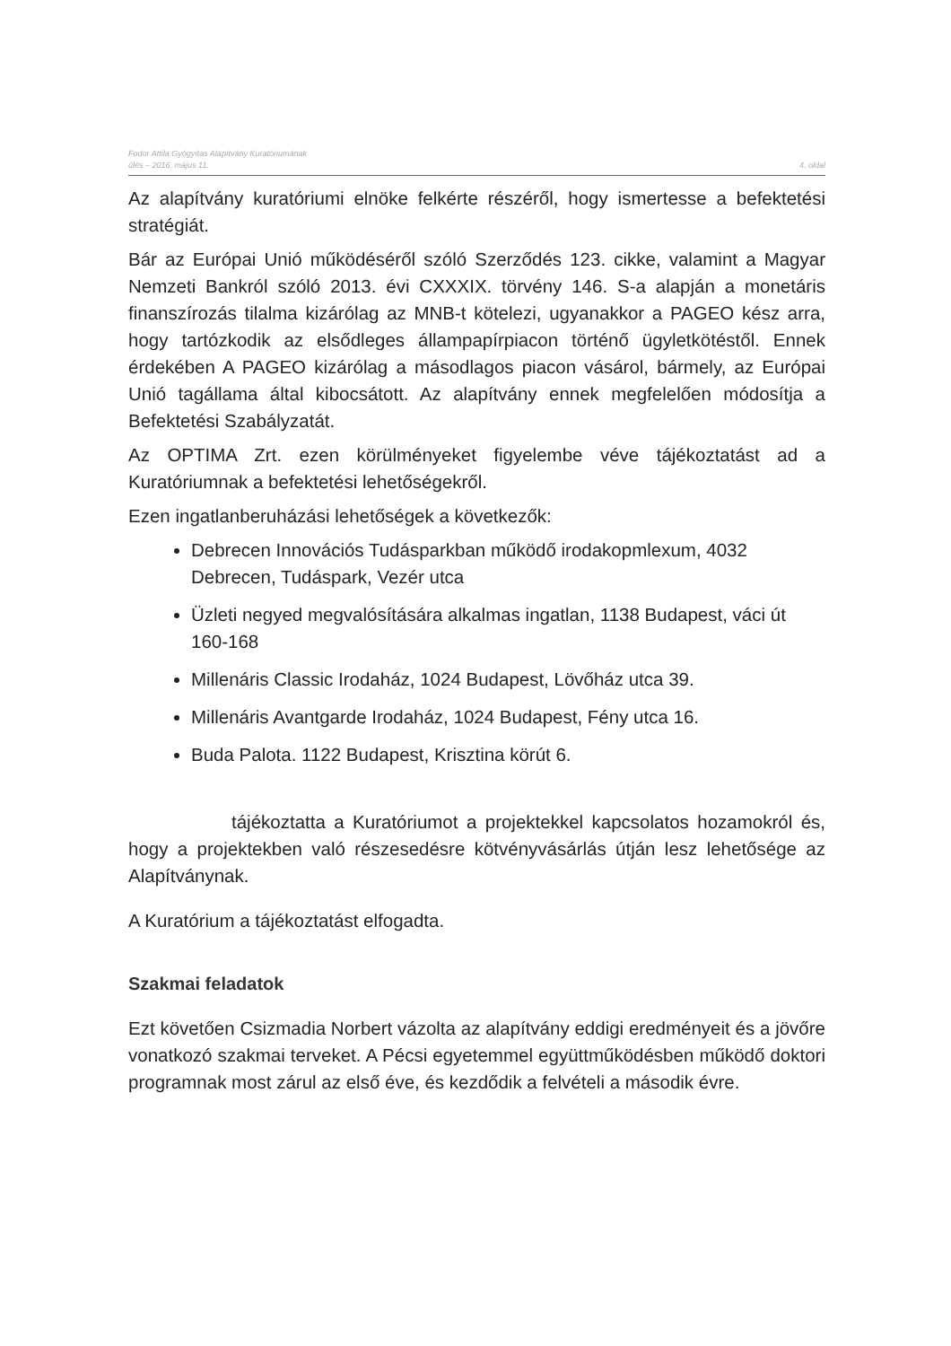Fodor Attila Gyógyítás Alapítvány Kuratóriumának
ülés – 2016. május 11.
4. oldal
Az alapítvány kuratóriumi elnöke felkérte részéről, hogy ismertesse a befektetési stratégiát.
Bár az Európai Unió működéséről szóló Szerződés 123. cikke, valamint a Magyar Nemzeti Bankról szóló 2013. évi CXXXIX. törvény 146. S-a alapján a monetáris finanszírozás tilalma kizárólag az MNB-t kötelezi, ugyanakkor a PAGEO kész arra, hogy tartózkodik az elsődleges állampapírpiacon történő ügyletkötéstől. Ennek érdekében A PAGEO kizárólag a másodlagos piacon vásárol, bármely, az Európai Unió tagállama által kibocsátott. Az alapítvány ennek megfelelően módosítja a Befektetési Szabályzatát.
Az OPTIMA Zrt. ezen körülményeket figyelembe véve tájékoztatást ad a Kuratóriumnak a befektetési lehetőségekről.
Ezen ingatlanberuházási lehetőségek a következők:
Debrecen Innovációs Tudásparkban működő irodakopmlexum, 4032 Debrecen, Tudáspark, Vezér utca
Üzleti negyed megvalósítására alkalmas ingatlan, 1138 Budapest, váci út 160-168
Millenáris Classic Irodaház, 1024 Budapest, Lövőház utca 39.
Millenáris Avantgarde Irodaház, 1024 Budapest, Fény utca 16.
Buda Palota. 1122 Budapest, Krisztina körút 6.
tájékoztatta a Kuratóriumot a projektekkel kapcsolatos hozamokról és, hogy a projektekben való részesedésre kötvényvásárlás útján lesz lehetősége az Alapítványnak.
A Kuratórium a tájékoztatást elfogadta.
Szakmai feladatok
Ezt követően Csizmadia Norbert vázolta az alapítvány eddigi eredményeit és a jövőre vonatkozó szakmai terveket. A Pécsi egyetemmel együttműködésben működő doktori programnak most zárul az első éve, és kezdődik a felvételi a második évre.